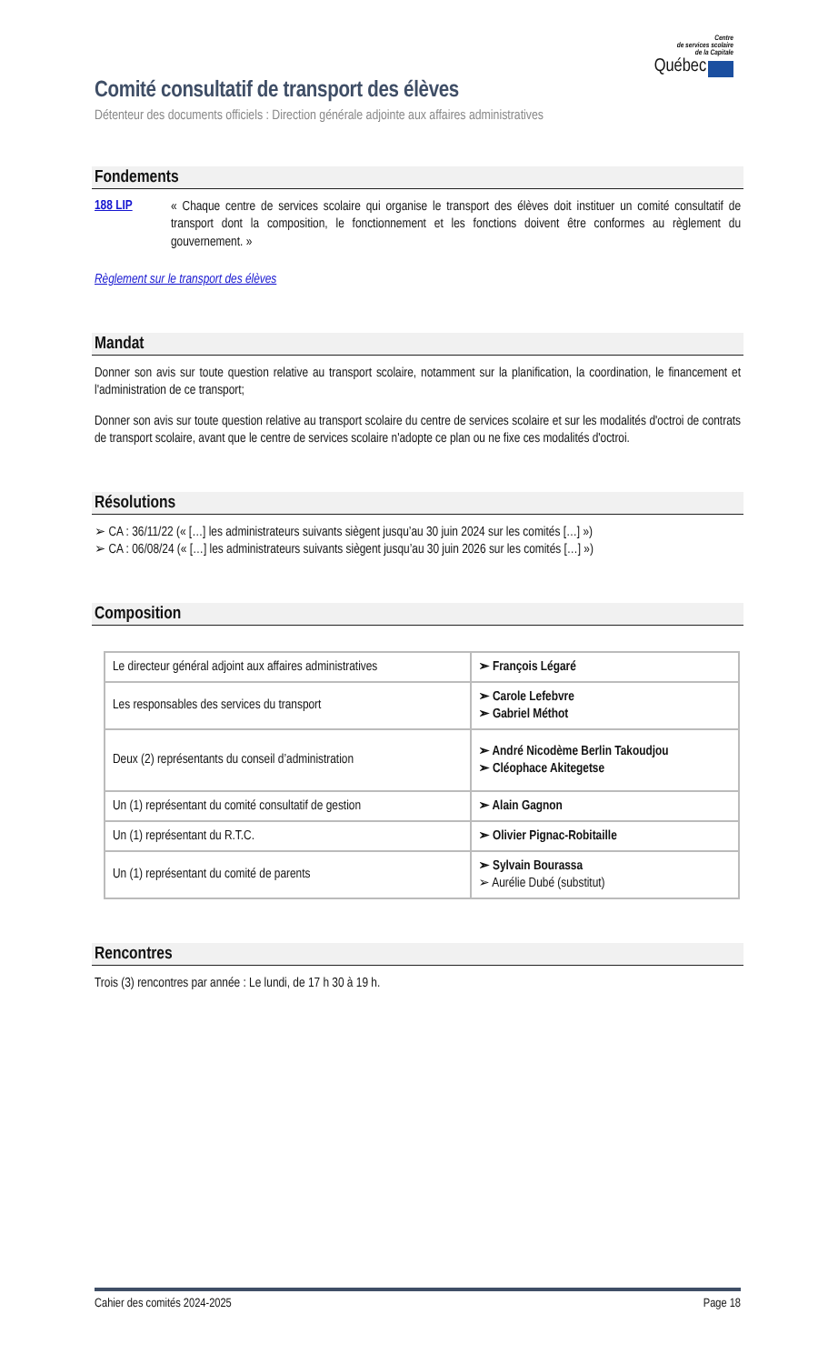Centre
de services scolaire
de la Capitale
Québec
Comité consultatif de transport des élèves
Détenteur des documents officiels : Direction générale adjointe aux affaires administratives
Fondements
188 LIP
« Chaque centre de services scolaire qui organise le transport des élèves doit instituer un comité consultatif de transport dont la composition, le fonctionnement et les fonctions doivent être conformes au règlement du gouvernement. »
Règlement sur le transport des élèves
Mandat
Donner son avis sur toute question relative au transport scolaire, notamment sur la planification, la coordination, le financement et l'administration de ce transport;
Donner son avis sur toute question relative au transport scolaire du centre de services scolaire et sur les modalités d'octroi de contrats de transport scolaire, avant que le centre de services scolaire n'adopte ce plan ou ne fixe ces modalités d'octroi.
Résolutions
➢ CA : 36/11/22 (« […] les administrateurs suivants siègent jusqu’au 30 juin 2024 sur les comités […] »)
➢ CA : 06/08/24 (« […] les administrateurs suivants siègent jusqu’au 30 juin 2026 sur les comités […] »)
Composition
| Le directeur général adjoint aux affaires administratives | ➢ François Légaré |
| Les responsables des services du transport | ➢ Carole Lefebvre ➢ Gabriel Méthot |
| Deux (2) représentants du conseil d’administration | ➢ André Nicodème Berlin Takoudjou ➢ Cléophace Akitegetse |
| Un (1) représentant du comité consultatif de gestion | ➢ Alain Gagnon |
| Un (1) représentant du R.T.C. | ➢ Olivier Pignac-Robitaille |
| Un (1) représentant du comité de parents | ➢ Sylvain Bourassa ➢ Aurélie Dubé (substitut) |
Rencontres
Trois (3) rencontres par année : Le lundi, de 17 h 30 à 19 h.
Cahier des comités 2024-2025 Page 18